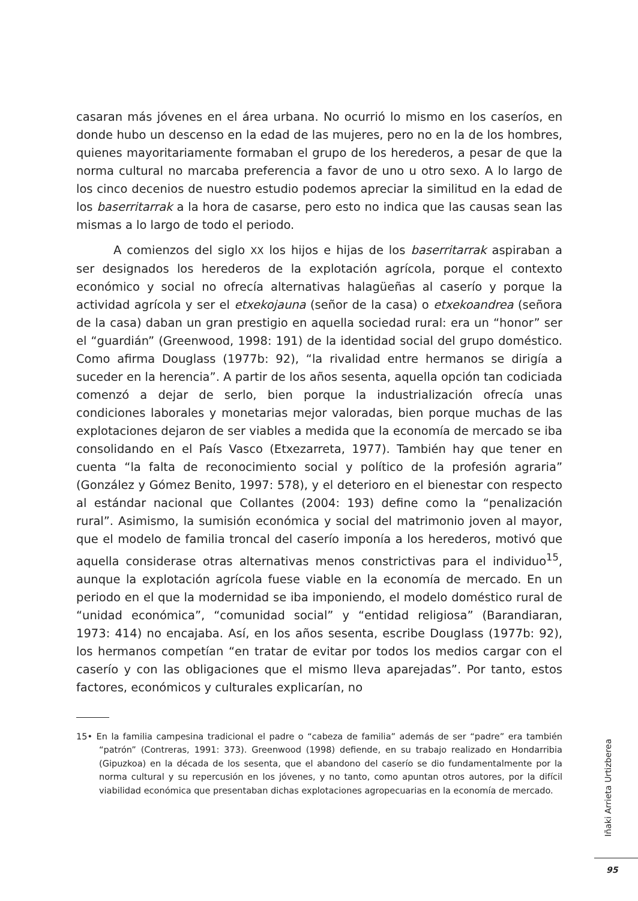casaran más jóvenes en el área urbana. No ocurrió lo mismo en los caseríos, en donde hubo un descenso en la edad de las mujeres, pero no en la de los hombres, quienes mayoritariamente formaban el grupo de los herederos, a pesar de que la norma cultural no marcaba preferencia a favor de uno u otro sexo. A lo largo de los cinco decenios de nuestro estudio podemos apreciar la similitud en la edad de los baserritarrak a la hora de casarse, pero esto no indica que las causas sean las mismas a lo largo de todo el periodo.
A comienzos del siglo XX los hijos e hijas de los baserritarrak aspiraban a ser designados los herederos de la explotación agrícola, porque el contexto económico y social no ofrecía alternativas halagüeñas al caserío y porque la actividad agrícola y ser el etxekojauna (señor de la casa) o etxekoandrea (señora de la casa) daban un gran prestigio en aquella sociedad rural: era un “honor” ser el “guardián” (Greenwood, 1998: 191) de la identidad social del grupo doméstico. Como afirma Douglass (1977b: 92), “la rivalidad entre hermanos se dirigía a suceder en la herencia”. A partir de los años sesenta, aquella opción tan codiciada comenzó a dejar de serlo, bien porque la industrialización ofrecía unas condiciones laborales y monetarias mejor valoradas, bien porque muchas de las explotaciones dejaron de ser viables a medida que la economía de mercado se iba consolidando en el País Vasco (Etxezarreta, 1977). También hay que tener en cuenta “la falta de reconocimiento social y político de la profesión agraria” (González y Gómez Benito, 1997: 578), y el deterioro en el bienestar con respecto al estándar nacional que Collantes (2004: 193) define como la “penalización rural”. Asimismo, la sumisión económica y social del matrimonio joven al mayor, que el modelo de familia troncal del caserío imponía a los herederos, motivó que aquella considerase otras alternativas menos constrictivas para el individuo<sup>15</sup>, aunque la explotación agrícola fuese viable en la economía de mercado. En un periodo en el que la modernidad se iba imponiendo, el modelo doméstico rural de “unidad económica”, “comunidad social” y “entidad religiosa” (Barandiaran, 1973: 414) no encajaba. Así, en los años sesenta, escribe Douglass (1977b: 92), los hermanos competían “en tratar de evitar por todos los medios cargar con el caserío y con las obligaciones que el mismo lleva aparejadas”. Por tanto, estos factores, económicos y culturales explicarían, no
15• En la familia campesina tradicional el padre o “cabeza de familia” además de ser “padre” era también “patrón” (Contreras, 1991: 373). Greenwood (1998) defiende, en su trabajo realizado en Hondarribia (Gipuzkoa) en la década de los sesenta, que el abandono del caserío se dio fundamentalmente por la norma cultural y su repercusión en los jóvenes, y no tanto, como apuntan otros autores, por la difícil viabilidad económica que presentaban dichas explotaciones agropecuarias en la economía de mercado.
Iñaki Arrieta Urtizberea
95